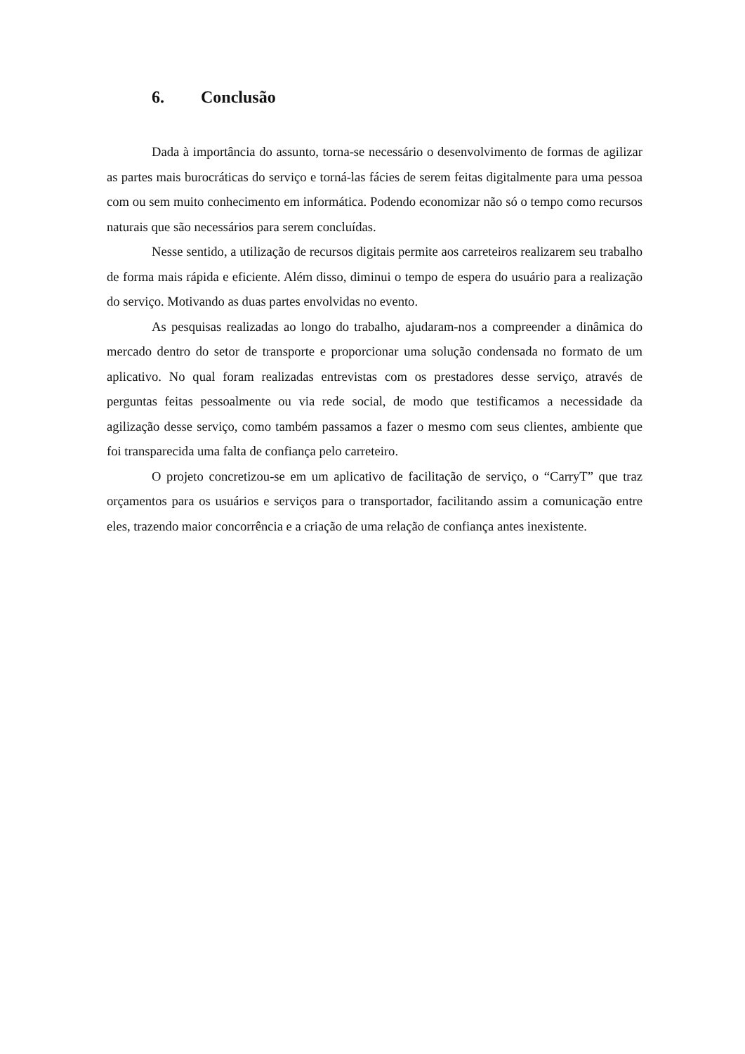6. Conclusão
Dada à importância do assunto, torna-se necessário o desenvolvimento de formas de agilizar as partes mais burocráticas do serviço e torná-las fácies de serem feitas digitalmente para uma pessoa com ou sem muito conhecimento em informática. Podendo economizar não só o tempo como recursos naturais que são necessários para serem concluídas.
Nesse sentido, a utilização de recursos digitais permite aos carreteiros realizarem seu trabalho de forma mais rápida e eficiente. Além disso, diminui o tempo de espera do usuário para a realização do serviço. Motivando as duas partes envolvidas no evento.
As pesquisas realizadas ao longo do trabalho, ajudaram-nos a compreender a dinâmica do mercado dentro do setor de transporte e proporcionar uma solução condensada no formato de um aplicativo. No qual foram realizadas entrevistas com os prestadores desse serviço, através de perguntas feitas pessoalmente ou via rede social, de modo que testificamos a necessidade da agilização desse serviço, como também passamos a fazer o mesmo com seus clientes, ambiente que foi transparecida uma falta de confiança pelo carreteiro.
O projeto concretizou-se em um aplicativo de facilitação de serviço, o “CarryT” que traz orçamentos para os usuários e serviços para o transportador, facilitando assim a comunicação entre eles, trazendo maior concorrência e a criação de uma relação de confiança antes inexistente.